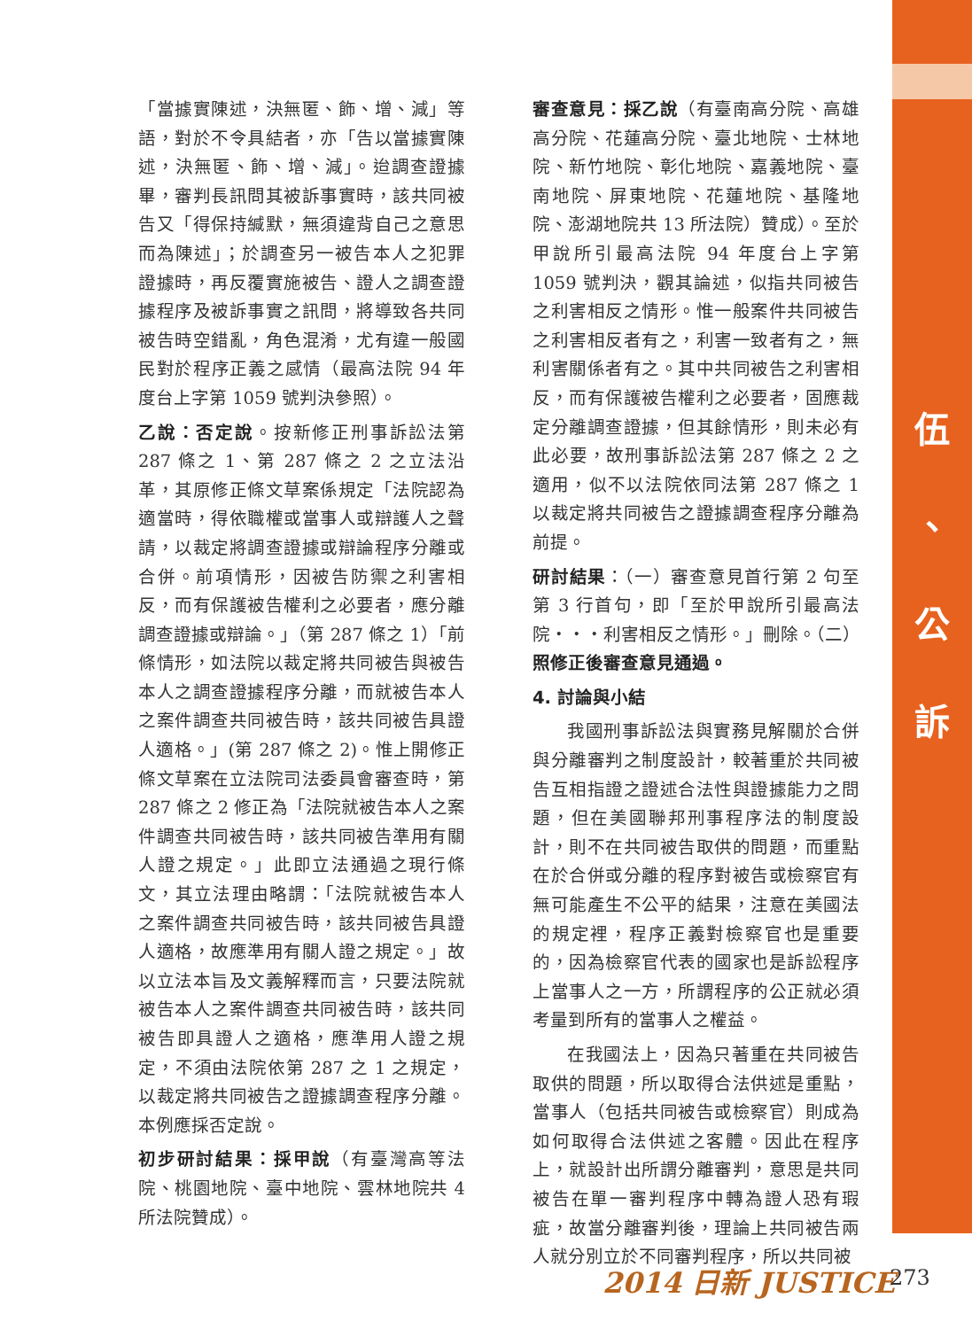「當據實陳述，決無匿、飾、增、減」等語，對於不令具結者，亦「告以當據實陳述，決無匿、飾、增、減」。迨調查證據畢，審判長訊問其被訴事實時，該共同被告又「得保持緘默，無須違背自己之意思而為陳述」；於調查另一被告本人之犯罪證據時，再反覆實施被告、證人之調查證據程序及被訴事實之訊問，將導致各共同被告時空錯亂，角色混淆，尤有違一般國民對於程序正義之感情（最高法院 94 年度台上字第 1059 號判決參照）。
乙說：否定說。按新修正刑事訴訟法第 287 條之 1、第 287 條之 2 之立法沿革，其原修正條文草案係規定「法院認為適當時，得依職權或當事人或辯護人之聲請，以裁定將調查證據或辯論程序分離或合併。前項情形，因被告防禦之利害相反，而有保護被告權利之必要者，應分離調查證據或辯論。」（第 287 條之 1）「前條情形，如法院以裁定將共同被告與被告本人之調查證據程序分離，而就被告本人之案件調查共同被告時，該共同被告具證人適格。」(第 287 條之 2)。惟上開修正條文草案在立法院司法委員會審查時，第 287 條之 2 修正為「法院就被告本人之案件調查共同被告時，該共同被告準用有關人證之規定。」此即立法通過之現行條文，其立法理由略謂：「法院就被告本人之案件調查共同被告時，該共同被告具證人適格，故應準用有關人證之規定。」故以立法本旨及文義解釋而言，只要法院就被告本人之案件調查共同被告時，該共同被告即具證人之適格，應準用人證之規定，不須由法院依第 287 之 1 之規定，以裁定將共同被告之證據調查程序分離。本例應採否定說。
初步研討結果：採甲說（有臺灣高等法院、桃園地院、臺中地院、雲林地院共 4 所法院贊成）。
審查意見：採乙說（有臺南高分院、高雄高分院、花蓮高分院、臺北地院、士林地院、新竹地院、彰化地院、嘉義地院、臺南地院、屏東地院、花蓮地院、基隆地院、澎湖地院共 13 所法院）贊成）。至於甲說所引最高法院 94 年度台上字第 1059 號判決，觀其論述，似指共同被告之利害相反之情形。惟一般案件共同被告之利害相反者有之，利害一致者有之，無利害關係者有之。其中共同被告之利害相反，而有保護被告權利之必要者，固應裁定分離調查證據，但其餘情形，則未必有此必要，故刑事訴訟法第 287 條之 2 之適用，似不以法院依同法第 287 條之 1 以裁定將共同被告之證據調查程序分離為前提。
研討結果：（一）審查意見首行第 2 句至第 3 行首句，即「至於甲說所引最高法院・・・利害相反之情形。」刪除。（二）照修正後審查意見通過。
4. 討論與小結
我國刑事訴訟法與實務見解關於合併與分離審判之制度設計，較著重於共同被告互相指證之證述合法性與證據能力之問題，但在美國聯邦刑事程序法的制度設計，則不在共同被告取供的問題，而重點在於合併或分離的程序對被告或檢察官有無可能產生不公平的結果，注意在美國法的規定裡，程序正義對檢察官也是重要的，因為檢察官代表的國家也是訴訟程序上當事人之一方，所謂程序的公正就必須考量到所有的當事人之權益。
在我國法上，因為只著重在共同被告取供的問題，所以取得合法供述是重點，當事人（包括共同被告或檢察官）則成為如何取得合法供述之客體。因此在程序上，就設計出所謂分離審判，意思是共同被告在單一審判程序中轉為證人恐有瑕疵，故當分離審判後，理論上共同被告兩人就分別立於不同審判程序，所以共同被
伍
、
公
訴
2014 日新 JUSTICE 273